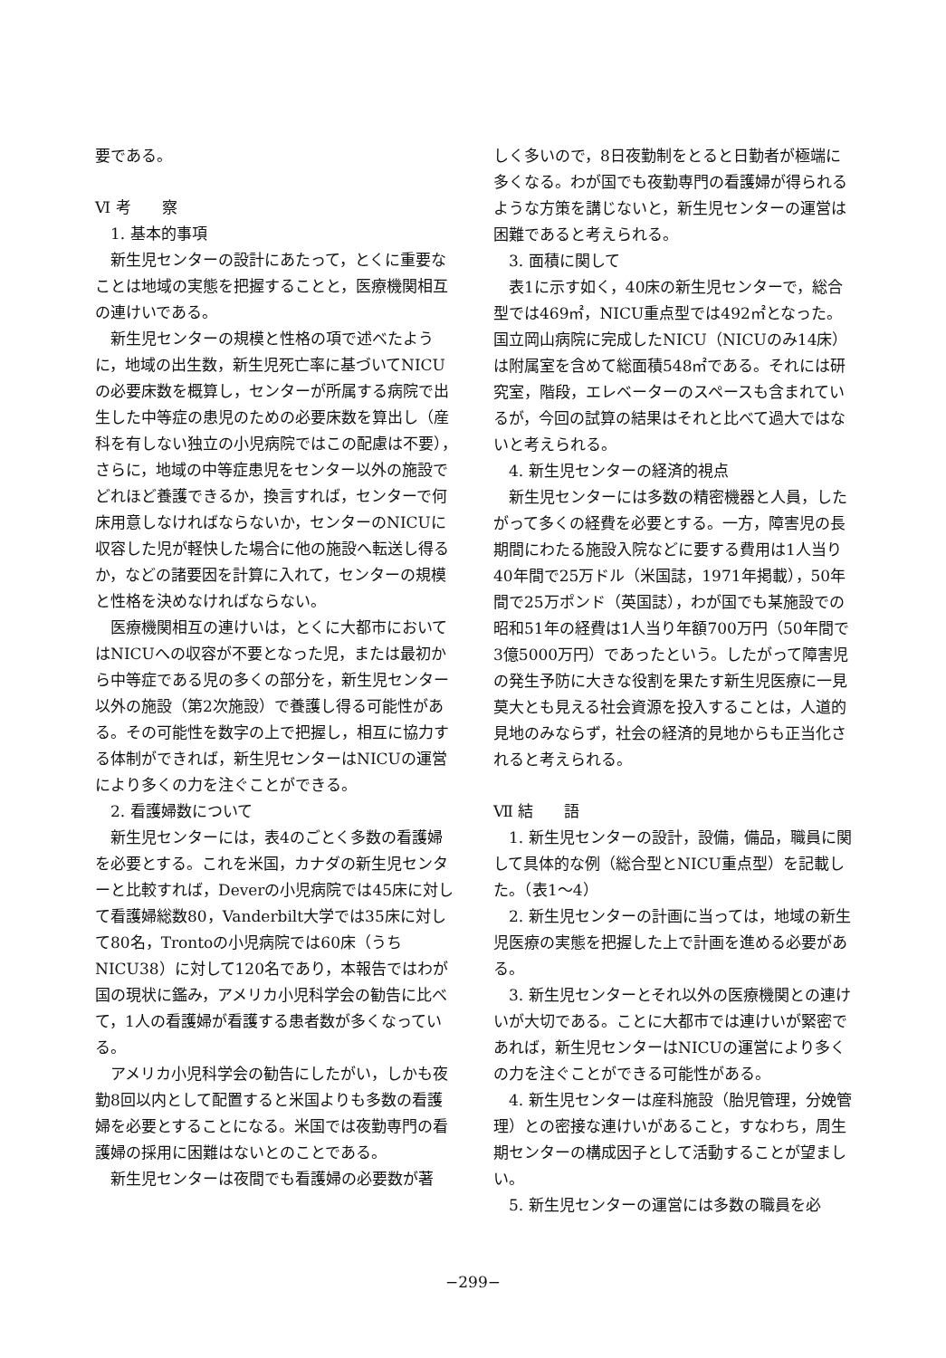要である。
Ⅵ 考　　察
1. 基本的事項
新生児センターの設計にあたって，とくに重要なことは地域の実態を把握することと，医療機関相互の連けいである。
新生児センターの規模と性格の項で述べたように，地域の出生数，新生児死亡率に基づいてNICUの必要床数を概算し，センターが所属する病院で出生した中等症の患児のための必要床数を算出し（産科を有しない独立の小児病院ではこの配慮は不要），さらに，地域の中等症患児をセンター以外の施設でどれほど養護できるか，換言すれば，センターで何床用意しなければならないか，センターのNICUに収容した児が軽快した場合に他の施設へ転送し得るか，などの諸要因を計算に入れて，センターの規模と性格を決めなければならない。
医療機関相互の連けいは，とくに大都市においてはNICUへの収容が不要となった児，または最初から中等症である児の多くの部分を，新生児センター以外の施設（第2次施設）で養護し得る可能性がある。その可能性を数字の上で把握し，相互に協力する体制ができれば，新生児センターはNICUの運営により多くの力を注ぐことができる。
2. 看護婦数について
新生児センターには，表4のごとく多数の看護婦を必要とする。これを米国，カナダの新生児センターと比較すれば，Deverの小児病院では45床に対して看護婦総数80，Vanderbilt大学では35床に対して80名，Trontoの小児病院では60床（うちNICU38）に対して120名であり，本報告ではわが国の現状に鑑み，アメリカ小児科学会の勧告に比べて，1人の看護婦が看護する患者数が多くなっている。
アメリカ小児科学会の勧告にしたがい，しかも夜勤8回以内として配置すると米国よりも多数の看護婦を必要とすることになる。米国では夜勤専門の看護婦の採用に困難はないとのことである。
新生児センターは夜間でも看護婦の必要数が著
しく多いので，8日夜勤制をとると日勤者が極端に多くなる。わが国でも夜勤専門の看護婦が得られるような方策を講じないと，新生児センターの運営は困難であると考えられる。
3. 面積に関して
表1に示す如く，40床の新生児センターで，総合型では469㎡，NICU重点型では492㎡となった。国立岡山病院に完成したNICU（NICUのみ14床）は附属室を含めて総面積548㎡である。それには研究室，階段，エレベーターのスペースも含まれているが，今回の試算の結果はそれと比べて過大ではないと考えられる。
4. 新生児センターの経済的視点
新生児センターには多数の精密機器と人員，したがって多くの経費を必要とする。一方，障害児の長期間にわたる施設入院などに要する費用は1人当り40年間で25万ドル（米国誌，1971年掲載），50年間で25万ポンド（英国誌），わが国でも某施設での昭和51年の経費は1人当り年額700万円（50年間で3億5000万円）であったという。したがって障害児の発生予防に大きな役割を果たす新生児医療に一見莫大とも見える社会資源を投入することは，人道的見地のみならず，社会の経済的見地からも正当化されると考えられる。
Ⅶ 結　　語
1. 新生児センターの設計，設備，備品，職員に関して具体的な例（総合型とNICU重点型）を記載した。（表1～4）
2. 新生児センターの計画に当っては，地域の新生児医療の実態を把握した上で計画を進める必要がある。
3. 新生児センターとそれ以外の医療機関との連けいが大切である。ことに大都市では連けいが緊密であれば，新生児センターはNICUの運営により多くの力を注ぐことができる可能性がある。
4. 新生児センターは産科施設（胎児管理，分娩管理）との密接な連けいがあること，すなわち，周生期センターの構成因子として活動することが望ましい。
5. 新生児センターの運営には多数の職員を必
−299−